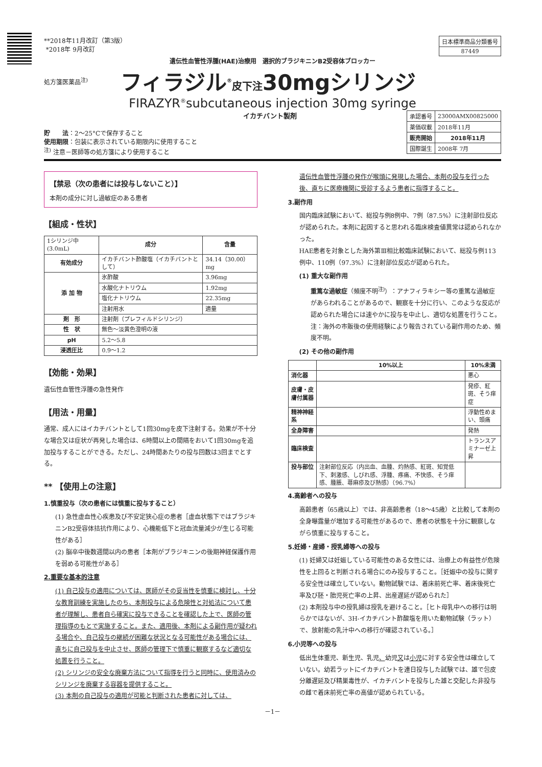**2018年11月改訂（第3版）
*2018年 9月改訂
| 日本標準商品分類番号 |
| 87449 |
遺伝性血管性浮腫(HAE)治療用　選択的ブラジキニンB2受容体ブロッカー
処方箋医薬品<sup>注)</sup> フィラジル<sup>®</sup>皮下注30mgシリンジ
FIRAZYR<sup>®</sup>subcutaneous injection 30mg syringe
イカチバント製剤
| 承認番号 | 23000AMX00825000 |
| 薬価収載 | 2018年11月 |
| 販売開始 | 2018年11月 |
| 国際誕生 | 2008年 7月 |
貯　　法：2〜25°Cで保存すること
使用期限：包装に表示されている期限内に使用すること
<sup>注)</sup> 注意－医師等の処方箋により使用すること
【禁忌（次の患者には投与しないこと）】
本剤の成分に対し過敏症のある患者
【組成・性状】
| 1シリンジ中(3.0mL) | 成分 | 含量 |
| 有効成分 | イカチバント酢酸塩（イカチバントとして） | 34.14（30.00）mg |
| 添 加 物 | 氷酢酸 | 3.96mg |
| | 水酸化ナトリウム | 1.92mg |
| | 塩化ナトリウム | 22.35mg |
| | 注射用水 | 適量 |
| 剤 形 | 注射剤（プレフィルドシリンジ） | |
| 性 状 | 無色〜淡黄色澄明の液 | |
| pH | 5.2〜5.8 | |
| 浸透圧比 | 0.9〜1.2 | |
【効能・効果】
遺伝性血管性浮腫の急性発作
【用法・用量】
通常、成人にはイカチバントとして1回30mgを皮下注射する。効果が不十分な場合又は症状が再発した場合は、6時間以上の間隔をおいて1回30mgを追加投与することができる。ただし、24時間あたりの投与回数は3回までとする。
** 【使用上の注意】
1.慎重投与（次の患者には慎重に投与すること）
(1) 急性虚血性心疾患及び不安定狭心症の患者［虚血状態下ではブラジキニンB2受容体拮抗作用により、心機能低下と冠血流量減少が生じる可能性がある］
(2) 脳卒中後数週間以内の患者［本剤がブラジキニンの後期神経保護作用を弱める可能性がある］
2.重要な基本的注意
(1) 自己投与の適用については、医師がその妥当性を慎重に検討し、十分な教育訓練を実施したのち、本剤投与による危険性と対処法について患者が理解し、患者自ら確実に投与できることを確認した上で、医師の管理指導のもとで実施すること。また、適用後、本剤による副作用が疑われる場合や、自己投与の継続が困難な状況となる可能性がある場合には、直ちに自己投与を中止させ、医師の管理下で慎重に観察するなど適切な処置を行うこと。
(2) シリンジの安全な廃棄方法について指導を行うと同時に、使用済みのシリンジを廃棄する容器を提供すること。
(3) 本剤の自己投与の適用が可能と判断された患者に対しては、
遺伝性血管性浮腫の発作が喉頭に発現した場合、本剤の投与を行った後、直ちに医療機関に受診するよう患者に指導すること。
3.副作用
国内臨床試験において、総投与例8例中、7例（87.5%）に注射部位反応が認められた。本剤に起因すると思われる臨床検査値異常は認められなかった。
HAE患者を対象とした海外第Ⅲ相比較臨床試験において、総投与例113例中、110例（97.3%）に注射部位反応が認められた。
(1) 重大な副作用
重篤な過敏症（頻度不明<sup>注)</sup>）：アナフィラキシー等の重篤な過敏症があらわれることがあるので、観察を十分に行い、このような反応が認められた場合には速やかに投与を中止し、適切な処置を行うこと。
注：海外の市販後の使用経験により報告されている副作用のため、頻度不明。
(2) その他の副作用
| | 10%以上 | 10%未満 |
| --- | --- | --- |
| 消化器 | | 悪心 |
| 皮膚・皮膚付属器 | | 発疹、紅斑、そう痒症 |
| 精神神経系 | | 浮動性めまい、頭痛 |
| 全身障害 | | 発熱 |
| 臨床検査 | | トランスアミナーゼ上昇 |
| 投与部位 | 注射部位反応（内出血、血腫、灼熱感、紅斑、知覚低下、刺激感、しびれ感、浮腫、疼痛、不快感、そう痒感、腫脹、蕁麻疹及び熱感）（96.7%） | |
4.高齢者への投与
高齢患者（65歳以上）では、非高齢患者（18〜45歳）と比較して本剤の全身曝露量が増加する可能性があるので、患者の状態を十分に観察しながら慎重に投与すること。
5.妊婦・産婦・授乳婦等への投与
(1) 妊婦又は妊娠している可能性のある女性には、治療上の有益性が危険性を上回ると判断される場合にのみ投与すること。［妊娠中の投与に関する安全性は確立していない。動物試験では、着床前死亡率、着床後死亡率及び胚・胎児死亡率の上昇、出産遅延が認められた］
(2) 本剤投与中の授乳婦は授乳を避けること。［ヒト母乳中への移行は明らかではないが、3H-イカチバント酢酸塩を用いた動物試験（ラット）で、放射能の乳汁中への移行が確認されている。］
6.小児等への投与
低出生体重児、新生児、乳児、幼児又は小児に対する安全性は確立していない。幼若ラットにイカチバントを連日投与した試験では、雄で包皮分離遅延及び精巣毒性が、イカチバントを投与した雄と交配した非投与の雌で着床前死亡率の高値が認められている。
－1－